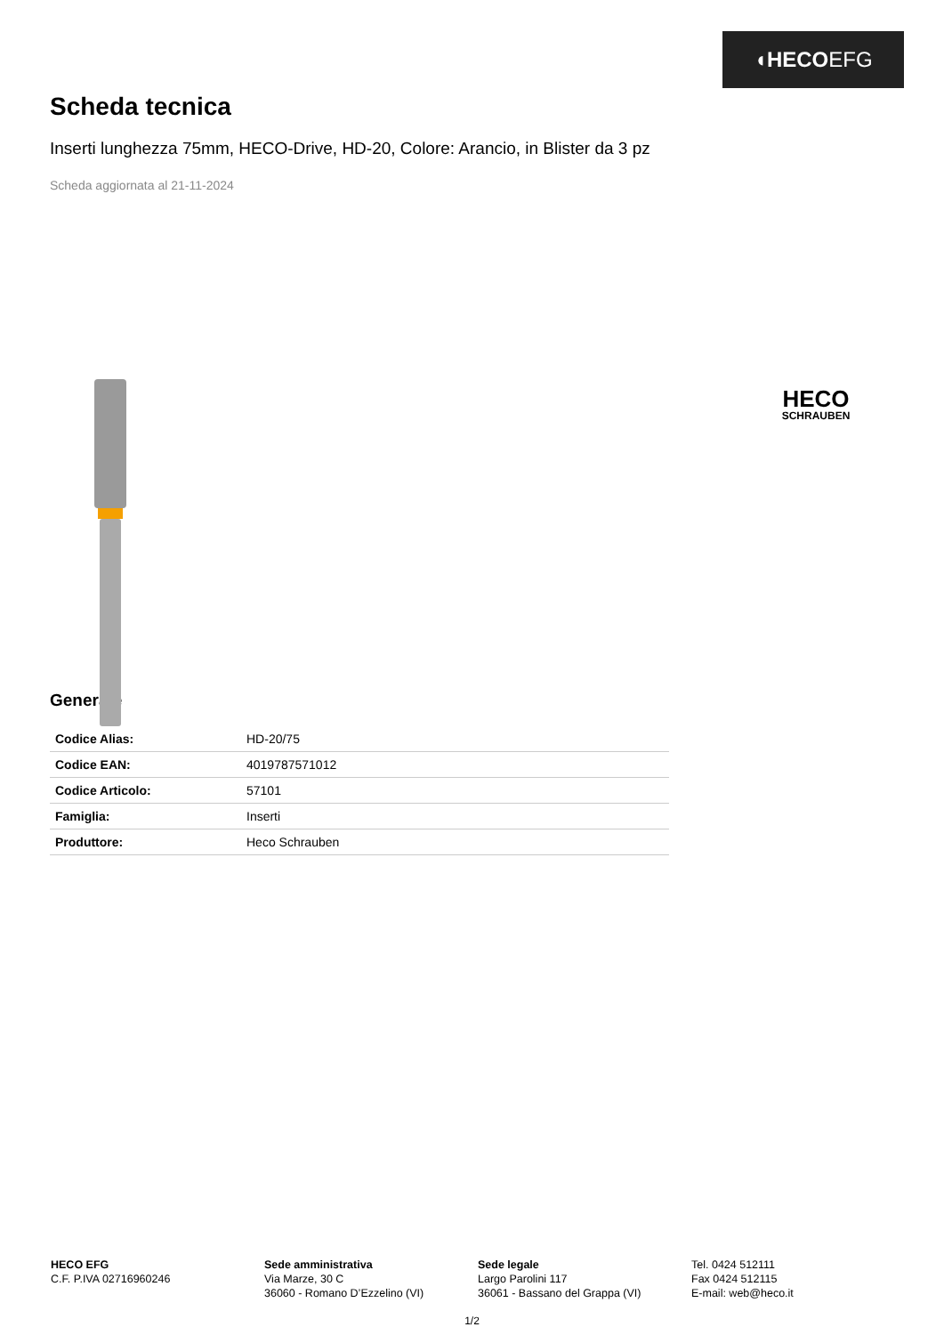◖HECOEFG
Scheda tecnica
Inserti lunghezza 75mm, HECO-Drive, HD-20, Colore: Arancio, in Blister da 3 pz
Scheda aggiornata al 21-11-2024
HECO
SCHRAUBEN
Generale
| Codice Alias: | HD-20/75 |
| Codice EAN: | 4019787571012 |
| Codice Articolo: | 57101 |
| Famiglia: | Inserti |
| Produttore: | Heco Schrauben |
HECO EFG
C.F. P.IVA 02716960246
Sede amministrativa
Via Marze, 30 C
36060 - Romano D’Ezzelino (VI)
Sede legale
Largo Parolini 117
36061 - Bassano del Grappa (VI)
Tel. 0424 512111
Fax 0424 512115
E-mail: web@heco.it
1/2